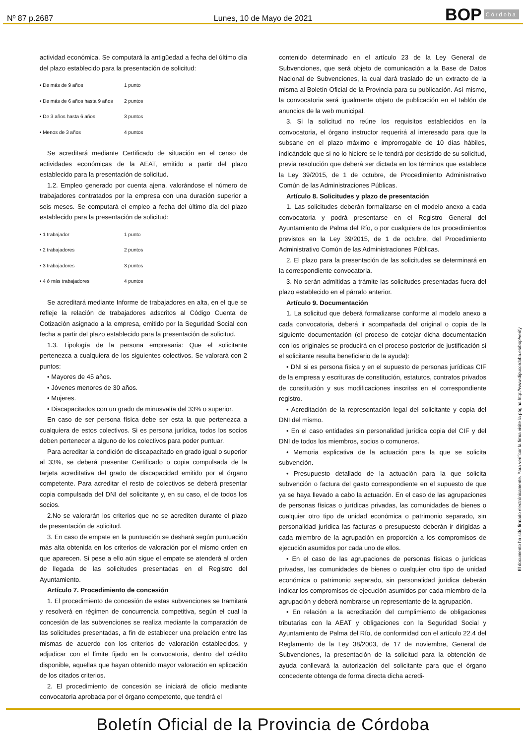Nº 87 p.2687
Lunes, 10 de Mayo de 2021
BOP Córdoba
actividad económica. Se computará la antigüedad a fecha del último día del plazo establecido para la presentación de solicitud:
| • De más de 9 años | 1 punto |
| • De más de 6 años hasta 9 años | 2 puntos |
| • De 3 años hasta 6 años | 3 puntos |
| • Menos de 3 años | 4 puntos |
Se acreditará mediante Certificado de situación en el censo de actividades económicas de la AEAT, emitido a partir del plazo establecido para la presentación de solicitud.
1.2. Empleo generado por cuenta ajena, valorándose el número de trabajadores contratados por la empresa con una duración superior a seis meses. Se computará el empleo a fecha del último día del plazo establecido para la presentación de solicitud:
| • 1 trabajador | 1 punto |
| • 2 trabajadores | 2 puntos |
| • 3 trabajadores | 3 puntos |
| • 4 ó más trabajadores | 4 puntos |
Se acreditará mediante Informe de trabajadores en alta, en el que se refleje la relación de trabajadores adscritos al Código Cuenta de Cotización asignado a la empresa, emitido por la Seguridad Social con fecha a partir del plazo establecido para la presentación de solicitud.
1.3. Tipología de la persona empresaria: Que el solicitante pertenezca a cualquiera de los siguientes colectivos. Se valorará con 2 puntos:
• Mayores de 45 años.
• Jóvenes menores de 30 años.
• Mujeres.
• Discapacitados con un grado de minusvalía del 33% o superior.
En caso de ser persona física debe ser esta la que pertenezca a cualquiera de estos colectivos. Si es persona jurídica, todos los socios deben pertenecer a alguno de los colectivos para poder puntuar.
Para acreditar la condición de discapacitado en grado igual o superior al 33%, se deberá presentar Certificado o copia compulsada de la tarjeta acreditativa del grado de discapacidad emitido por el órgano competente. Para acreditar el resto de colectivos se deberá presentar copia compulsada del DNI del solicitante y, en su caso, el de todos los socios.
2.No se valorarán los criterios que no se acrediten durante el plazo de presentación de solicitud.
3. En caso de empate en la puntuación se deshará según puntuación más alta obtenida en los criterios de valoración por el mismo orden en que aparecen. Si pese a ello aún sigue el empate se atenderá al orden de llegada de las solicitudes presentadas en el Registro del Ayuntamiento.
Artículo 7. Procedimiento de concesión
1. El procedimiento de concesión de estas subvenciones se tramitará y resolverá en régimen de concurrencia competitiva, según el cual la concesión de las subvenciones se realiza mediante la comparación de las solicitudes presentadas, a fin de establecer una prelación entre las mismas de acuerdo con los criterios de valoración establecidos, y adjudicar con el límite fijado en la convocatoria, dentro del crédito disponible, aquellas que hayan obtenido mayor valoración en aplicación de los citados criterios.
2. El procedimiento de concesión se iniciará de oficio mediante convocatoria aprobada por el órgano competente, que tendrá el
contenido determinado en el artículo 23 de la Ley General de Subvenciones, que será objeto de comunicación a la Base de Datos Nacional de Subvenciones, la cual dará traslado de un extracto de la misma al Boletín Oficial de la Provincia para su publicación. Así mismo, la convocatoria será igualmente objeto de publicación en el tablón de anuncios de la web municipal.
3. Si la solicitud no reúne los requisitos establecidos en la convocatoria, el órgano instructor requerirá al interesado para que la subsane en el plazo máximo e improrrogable de 10 días hábiles, indicándole que si no lo hiciere se le tendrá por desistido de su solicitud, previa resolución que deberá ser dictada en los términos que establece la Ley 39/2015, de 1 de octubre, de Procedimiento Administrativo Común de las Administraciones Públicas.
Artículo 8. Solicitudes y plazo de presentación
1. Las solicitudes deberán formalizarse en el modelo anexo a cada convocatoria y podrá presentarse en el Registro General del Ayuntamiento de Palma del Río, o por cualquiera de los procedimientos previstos en la Ley 39/2015, de 1 de octubre, del Procedimiento Administrativo Común de las Administraciones Públicas.
2. El plazo para la presentación de las solicitudes se determinará en la correspondiente convocatoria.
3. No serán admitidas a trámite las solicitudes presentadas fuera del plazo establecido en el párrafo anterior.
Artículo 9. Documentación
1. La solicitud que deberá formalizarse conforme al modelo anexo a cada convocatoria, deberá ir acompañada del original o copia de la siguiente documentación (el proceso de cotejar dicha documentación con los originales se producirá en el proceso posterior de justificación si el solicitante resulta beneficiario de la ayuda):
• DNI si es persona física y en el supuesto de personas jurídicas CIF de la empresa y escrituras de constitución, estatutos, contratos privados de constitución y sus modificaciones inscritas en el correspondiente registro.
• Acreditación de la representación legal del solicitante y copia del DNI del mismo.
• En el caso entidades sin personalidad jurídica copia del CIF y del DNI de todos los miembros, socios o comuneros.
• Memoria explicativa de la actuación para la que se solicita subvención.
• Presupuesto detallado de la actuación para la que solicita subvención o factura del gasto correspondiente en el supuesto de que ya se haya llevado a cabo la actuación. En el caso de las agrupaciones de personas físicas o jurídicas privadas, las comunidades de bienes o cualquier otro tipo de unidad económica o patrimonio separado, sin personalidad jurídica las facturas o presupuesto deberán ir dirigidas a cada miembro de la agrupación en proporción a los compromisos de ejecución asumidos por cada uno de ellos.
• En el caso de las agrupaciones de personas físicas o jurídicas privadas, las comunidades de bienes o cualquier otro tipo de unidad económica o patrimonio separado, sin personalidad jurídica deberán indicar los compromisos de ejecución asumidos por cada miembro de la agrupación y deberá nombrarse un representante de la agrupación.
• En relación a la acreditación del cumplimiento de obligaciones tributarias con la AEAT y obligaciones con la Seguridad Social y Ayuntamiento de Palma del Río, de conformidad con el artículo 22.4 del Reglamento de la Ley 38/2003, de 17 de noviembre, General de Subvenciones, la presentación de la solicitud para la obtención de ayuda conllevará la autorización del solicitante para que el órgano concedente obtenga de forma directa dicha acredi-
El documento ha sido firmado electrónicamente. Para verificar la firma visite la página http://www.dipucordoba.es/bop/verify
Boletín Oficial de la Provincia de Córdoba